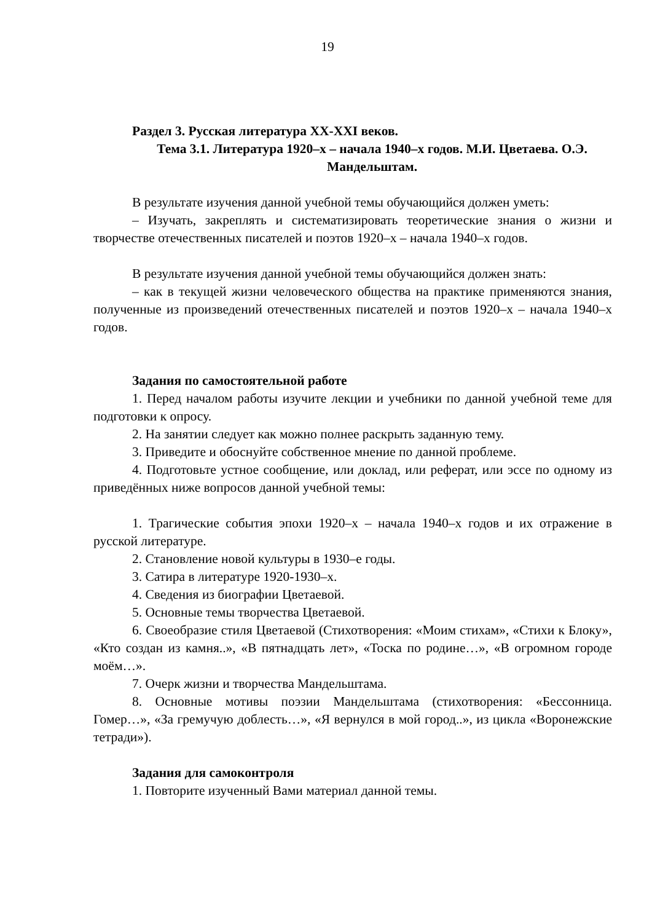19
Раздел 3. Русская литература XX-XXI веков.
Тема 3.1. Литература 1920–х – начала 1940–х годов. М.И. Цветаева. О.Э. Мандельштам.
В результате изучения данной учебной темы обучающийся должен уметь:
– Изучать, закреплять и систематизировать теоретические знания о жизни и творчестве отечественных писателей и поэтов 1920–х – начала 1940–х годов.
В результате изучения данной учебной темы обучающийся должен знать:
– как в текущей жизни человеческого общества на практике применяются знания, полученные из произведений отечественных писателей и поэтов 1920–х – начала 1940–х годов.
Задания по самостоятельной работе
1. Перед началом работы изучите лекции и учебники по данной учебной теме для подготовки к опросу.
2. На занятии следует как можно полнее раскрыть заданную тему.
3. Приведите и обоснуйте собственное мнение по данной проблеме.
4. Подготовьте устное сообщение, или доклад, или реферат, или эссе по одному из приведённых ниже вопросов данной учебной темы:
1. Трагические события эпохи 1920–х – начала 1940–х годов и их отражение в русской литературе.
2. Становление новой культуры в 1930–е годы.
3. Сатира в литературе 1920-1930–х.
4. Сведения из биографии Цветаевой.
5. Основные темы творчества Цветаевой.
6. Своеобразие стиля Цветаевой (Стихотворения: «Моим стихам», «Стихи к Блоку», «Кто создан из камня..», «В пятнадцать лет», «Тоска по родине…», «В огромном городе моём…».
7. Очерк жизни и творчества Мандельштама.
8. Основные мотивы поэзии Мандельштама (стихотворения: «Бессонница. Гомер…», «За гремучую доблесть…», «Я вернулся в мой город..», из цикла «Воронежские тетради»).
Задания для самоконтроля
1. Повторите изученный Вами материал данной темы.